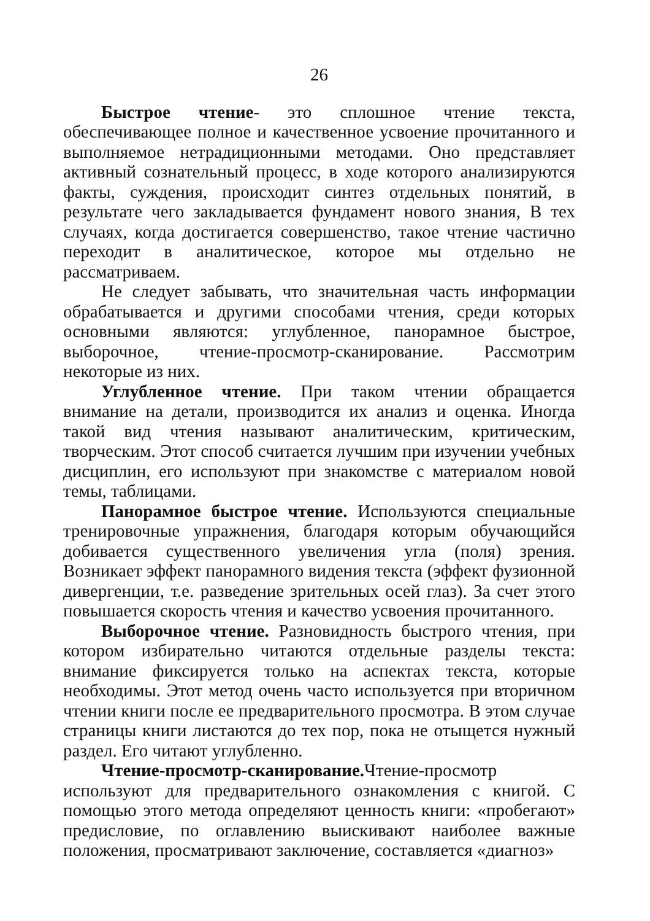26
Быстрое чтение- это сплошное чтение текста, обеспечивающее полное и качественное усвоение прочитанного и выполняемое нетрадиционными методами. Оно представляет активный сознательный процесс, в ходе которого анализируются факты, суждения, происходит синтез отдельных понятий, в результате чего закладывается фундамент нового знания, В тех случаях, когда достигается совершенство, такое чтение частично переходит в аналитическое, которое мы отдельно не рассматриваем.
Не следует забывать, что значительная часть информации обрабатывается и другими способами чтения, среди которых основными являются: углубленное, панорамное быстрое, выборочное, чтение-просмотр-сканирование. Рассмотрим некоторые из них.
Углубленное чтение. При таком чтении обращается внимание на детали, производится их анализ и оценка. Иногда такой вид чтения называют аналитическим, критическим, творческим. Этот способ считается лучшим при изучении учебных дисциплин, его используют при знакомстве с материалом новой темы, таблицами.
Панорамное быстрое чтение. Используются специальные тренировочные упражнения, благодаря которым обучающийся добивается существенного увеличения угла (поля) зрения. Возникает эффект панорамного видения текста (эффект фузионной дивергенции, т.е. разведение зрительных осей глаз). За счет этого повышается скорость чтения и качество усвоения прочитанного.
Выборочное чтение. Разновидность быстрого чтения, при котором избирательно читаются отдельные разделы текста: внимание фиксируется только на аспектах текста, которые необходимы. Этот метод очень часто используется при вторичном чтении книги после ее предварительного просмотра. В этом случае страницы книги листаются до тех пор, пока не отыщется нужный раздел. Его читают углубленно.
Чтение-просмотр-сканирование. Чтение-просмотр используют для предварительного ознакомления с книгой. С помощью этого метода определяют ценность книги: «пробегают» предисловие, по оглавлению выискивают наиболее важные положения, просматривают заключение, составляется «диагноз»